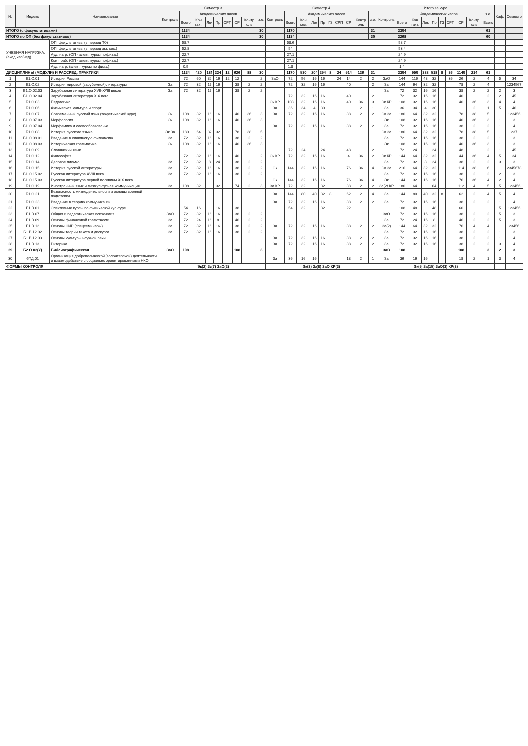| № | Индекс | Наименование | Семестр 3 | | | | | | | | | Семестр 4 | | | | | | | | | | Итого за курс | | | | | | | | | | Каф. | Семестр |
| --- | --- | --- | --- | --- | --- | --- | --- | --- | --- | --- | --- | --- | --- | --- | --- | --- | --- | --- | --- | --- | --- | --- | --- | --- | --- | --- | --- | --- | --- | --- | --- | --- | --- |
| | | | Контроль | Академических часов | | | | | | | з.е. | Контроль | Академических часов | | | | | | | | з.е. | Контроль | Академических часов | | | | | | | | з.е. | | |
| | | | | Всего | Кон такт. | Лек | Пр | СРП | СР | Контр оль | | | Всего | Кон такт. | Лек | Пр | ГЗ | СРП | СР | Контр оль | | | Всего | Кон такт. | Лек | Пр | ГЗ | СРП | СР | Контр оль | Всего | | |
| ИТОГО (с факультативами) | | | | 1134 | | | | | | | 30 | | 1170 | | | | | | | | 31 | | 2304 | | | | | | | | 61 | | |
| ИТОГО по ОП (без факультативов) | | | | 1134 | | | | | | | 30 | | 1134 | | | | | | | | 30 | | 2268 | | | | | | | | 60 | | |
| УЧЕБНАЯ НАГРУЗКА, (акад.час/нед) | | ОП, факультативы (в период ТО) | | 58,7 | | | | | | | | | 58,6 | | | | | | | | | | 58,7 | | | | | | | | | | |
| | | ОП, факультативы (в период экз. сес.) | | 52,8 | | | | | | | | | 54 | | | | | | | | | | 53,4 | | | | | | | | | | |
| | | Ауд. нагр. (ОП - элект. курсы по физ.к.) | | 22,7 | | | | | | | | | 27,1 | | | | | | | | | | 24,9 | | | | | | | | | | |
| | | Конт. раб. (ОП - элект. курсы по физ.к.) | | 22,7 | | | | | | | | | 27,1 | | | | | | | | | | 24,9 | | | | | | | | | | |
| | | Ауд. нагр. (элект. курсы по физ.к.) | | 0,9 | | | | | | | | | 1,8 | | | | | | | | | | 1,4 | | | | | | | | | | |
| ДИСЦИПЛИНЫ (МОДУЛИ) И РАССРЕД. ПРАКТИКИ | | | | 1134 | 420 | 184 | 224 | 12 | 626 | 88 | 30 | | 1170 | 530 | 204 | 294 | 8 | 24 | 514 | 126 | 31 | | 2304 | 950 | 388 | 518 | 8 | 36 | 1140 | 214 | 61 | | |
| 1 | Б1.О.01 | История России | | 72 | 60 | 32 | 16 | 12 | 12 | | 2 | ЗаО | 72 | 56 | 16 | 16 | | 24 | 14 | 2 | 2 | ЗаО | 144 | 116 | 48 | 32 | | 36 | 26 | 2 | 4 | 5 | 34 |
| 2 | Б1.О.02 | История мировой (зарубежной) литературы | За | 72 | 32 | 16 | 16 | | 38 | 2 | 2 | | 72 | 32 | 16 | 16 | | | 40 | | 2 | За | 144 | 64 | 32 | 32 | | | 78 | 2 | 4 | | 1234567 |
| 3 | Б1.О.02.03 | Зарубежная литература XVII-XVIII веков | За | 72 | 32 | 16 | 16 | | 38 | 2 | 2 | | | | | | | | | | | За | 72 | 32 | 16 | 16 | | | 38 | 2 | 2 | 2 | 3 |
| 4 | Б1.О.02.04 | Зарубежная литература XIX века | | | | | | | | | | | 72 | 32 | 16 | 16 | | | 40 | | 2 | | 72 | 32 | 16 | 16 | | | 40 | | 2 | 2 | 45 |
| 5 | Б1.О.03 | Педагогика | | | | | | | | | | Эк КР | 108 | 32 | 16 | 16 | | | 40 | 36 | 3 | Эк КР | 108 | 32 | 16 | 16 | | | 40 | 36 | 3 | 4 | 4 |
| 6 | Б1.О.06 | Физическая культура и спорт | | | | | | | | | | За | 36 | 34 | 4 | 30 | | | | 2 | 1 | За | 36 | 34 | 4 | 30 | | | | 2 | 1 | 5 | 46 |
| 7 | Б1.О.07 | Современный русский язык (теоретический курс) | Эк | 108 | 32 | 16 | 16 | | 40 | 36 | 3 | За | 72 | 32 | 16 | 16 | | | 38 | 2 | 2 | Эк За | 180 | 64 | 32 | 32 | | | 78 | 38 | 5 | | 123456 |
| 8 | Б1.О.07.03 | Морфология | Эк | 108 | 32 | 16 | 16 | | 40 | 36 | 3 | | | | | | | | | | | Эк | 108 | 32 | 16 | 16 | | | 40 | 36 | 3 | 1 | 3 |
| 9 | Б1.О.07.04 | Морфемика и словообразование | | | | | | | | | | За | 72 | 32 | 16 | 16 | | | 38 | 2 | 2 | За | 72 | 32 | 16 | 16 | | | 38 | 2 | 2 | 1 | 4 |
| 10 | Б1.О.08 | История русского языка | Эк За | 180 | 64 | 32 | 32 | | 78 | 38 | 5 | | | | | | | | | | | Эк За | 180 | 64 | 32 | 32 | | | 78 | 38 | 5 | | 237 |
| 11 | Б1.О.08.01 | Введение в славянскую филологию | За | 72 | 32 | 16 | 16 | | 38 | 2 | 2 | | | | | | | | | | | За | 72 | 32 | 16 | 16 | | | 38 | 2 | 2 | 1 | 3 |
| 12 | Б1.О.08.03 | Историческая грамматика | Эк | 108 | 32 | 16 | 16 | | 40 | 36 | 3 | | | | | | | | | | | Эк | 108 | 32 | 16 | 16 | | | 40 | 36 | 3 | 1 | 3 |
| 13 | Б1.О.09 | Славянский язык | | | | | | | | | | | 72 | 24 | | 24 | | | 48 | | 2 | | 72 | 24 | | 24 | | | 48 | | 2 | 1 | 45 |
| 14 | Б1.О.12 | Философия | | 72 | 32 | 16 | 16 | | 40 | | 2 | Эк КР | 72 | 32 | 16 | 16 | | | 4 | 36 | 2 | Эк КР | 144 | 64 | 32 | 32 | | | 44 | 36 | 4 | 5 | 34 |
| 15 | Б1.О.14 | Деловое письмо | За | 72 | 32 | 8 | 24 | | 38 | 2 | 2 | | | | | | | | | | | За | 72 | 32 | 8 | 24 | | | 38 | 2 | 2 | 3 | 3 |
| 16 | Б1.О.15 | История русской литературы | За | 72 | 32 | 16 | 16 | | 38 | 2 | 2 | Эк | 144 | 32 | 16 | 16 | | | 76 | 36 | 4 | Эк За | 216 | 64 | 32 | 32 | | | 114 | 38 | 6 | | 2345678 |
| 17 | Б1.О.15.02 | Русская литература XVIII века | За | 72 | 32 | 16 | 16 | | 38 | 2 | 2 | | | | | | | | | | | За | 72 | 32 | 16 | 16 | | | 38 | 2 | 2 | 2 | 3 |
| 18 | Б1.О.15.03 | Русская литература первой половины XIX века | | | | | | | | | | Эк | 144 | 32 | 16 | 16 | | | 76 | 36 | 4 | Эк | 144 | 32 | 16 | 16 | | | 76 | 36 | 4 | 2 | 4 |
| 19 | Б1.О.19 | Иностранный язык и межкультурная коммуникация | За | 108 | 32 | | 32 | | 74 | 2 | 3 | За КР | 72 | 32 | | 32 | | | 38 | 2 | 2 | За(2) КР | 180 | 64 | | 64 | | | 112 | 4 | 5 | 5 | 123456 |
| 20 | Б1.О.21 | Безопасность жизнедеятельности и основы военной подготовки | | | | | | | | | | За | 144 | 80 | 40 | 32 | 8 | | 62 | 2 | 4 | За | 144 | 80 | 40 | 32 | 8 | | 62 | 2 | 4 | 5 | 4 |
| 21 | Б1.О.23 | Введение в теорию коммуникации | | | | | | | | | | За | 72 | 32 | 16 | 16 | | | 38 | 2 | 2 | За | 72 | 32 | 16 | 16 | | | 38 | 2 | 2 | 1 | 4 |
| 22 | Б1.В.01 | Элективные курсы по физической культуре | | 54 | 16 | | 16 | | 38 | | | | 54 | 32 | | 32 | | | 22 | | | | 108 | 48 | | 48 | | | 60 | | | 5 | 123456 |
| 23 | Б1.В.07 | Общая и педагогическая психология | ЗаО | 72 | 32 | 16 | 16 | | 38 | 2 | 2 | | | | | | | | | | | ЗаО | 72 | 32 | 16 | 16 | | | 38 | 2 | 2 | 5 | 3 |
| 24 | Б1.В.09 | Основы финансовой грамотности | За | 72 | 24 | 16 | 8 | | 46 | 2 | 2 | | | | | | | | | | | За | 72 | 24 | 16 | 8 | | | 46 | 2 | 2 | 5 | 3 |
| 25 | Б1.В.12 | Основы НИР (спецсеминары) | За | 72 | 32 | 16 | 16 | | 38 | 2 | 2 | За | 72 | 32 | 16 | 16 | | | 38 | 2 | 2 | За(2) | 144 | 64 | 32 | 32 | | | 76 | 4 | 4 | | 23456 |
| 26 | Б1.В.12.02 | Основы теории текста и дискурса | За | 72 | 32 | 16 | 16 | | 38 | 2 | 2 | | | | | | | | | | | За | 72 | 32 | 16 | 16 | | | 38 | 2 | 2 | 1 | 3 |
| 27 | Б1.В.12.03 | Основы культуры научной речи | | | | | | | | | | За | 72 | 32 | 16 | 16 | | | 38 | 2 | 2 | За | 72 | 32 | 16 | 16 | | | 38 | 2 | 2 | 1 | 4 |
| 28 | Б1.В.13 | Риторика | | | | | | | | | | За | 72 | 32 | 16 | 16 | | | 38 | 2 | 2 | За | 72 | 32 | 16 | 16 | | | 38 | 2 | 2 | 3 | 4 |
| 29 | Б2.О.02(У) | Библиографическая | ЗаО | 108 | | | | | 108 | | 3 | | | | | | | | | | | ЗаО | 108 | | | | | | 108 | | 3 | 2 | 3 |
| 30 | ФТД.01 | Организация добровольческой (волонтерской) деятельности и взаимодействие с социально ориентированными НКО | | | | | | | | | | За | 36 | 16 | 16 | | | | 18 | 2 | 1 | За | 36 | 16 | 16 | | | | 18 | 2 | 1 | 3 | 4 |
| ФОРМЫ КОНТРОЛЯ | | | Эк(2) За(7) ЗаО(2) | | | | | | | | | Эк(3) За(8) ЗаО КР(3) | | | | | | | | | | Эк(5) За(15) ЗаО(3) КР(3) | | | | | | | | | | | |